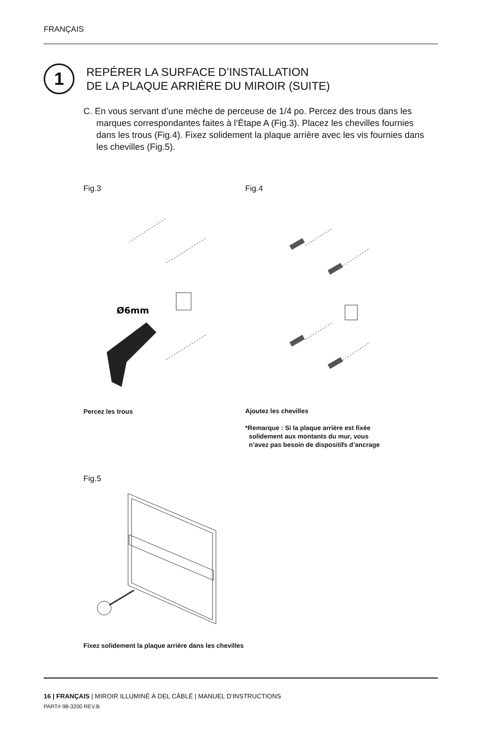FRANÇAIS
1
REPÉRER LA SURFACE D’INSTALLATION
DE LA PLAQUE ARRIÈRE DU MIROIR (SUITE)
C. En vous servant d’une mèche de perceuse de 1/4 po. Percez des trous dans les marques correspondantes faites à l’Étape A (Fig.3). Placez les chevilles fournies dans les trous (Fig.4). Fixez solidement la plaque arrière avec les vis fournies dans les chevilles (Fig.5).
Fig.3 Fig.4
Ø6mm
Percez les trous
Ajoutez les chevilles
*Remarque : Si la plaque arrière est fixée
solidement aux montants du mur, vous
n’avez pas besoin de dispositifs d’ancrage
Fig.5
Fixez solidement la plaque arrière dans les chevilles
16 | FRANÇAIS | MIROIR ILLUMINÉ À DEL CÂBLÉ | MANUEL D’INSTRUCTIONS
PART# 98-3200 REV.B